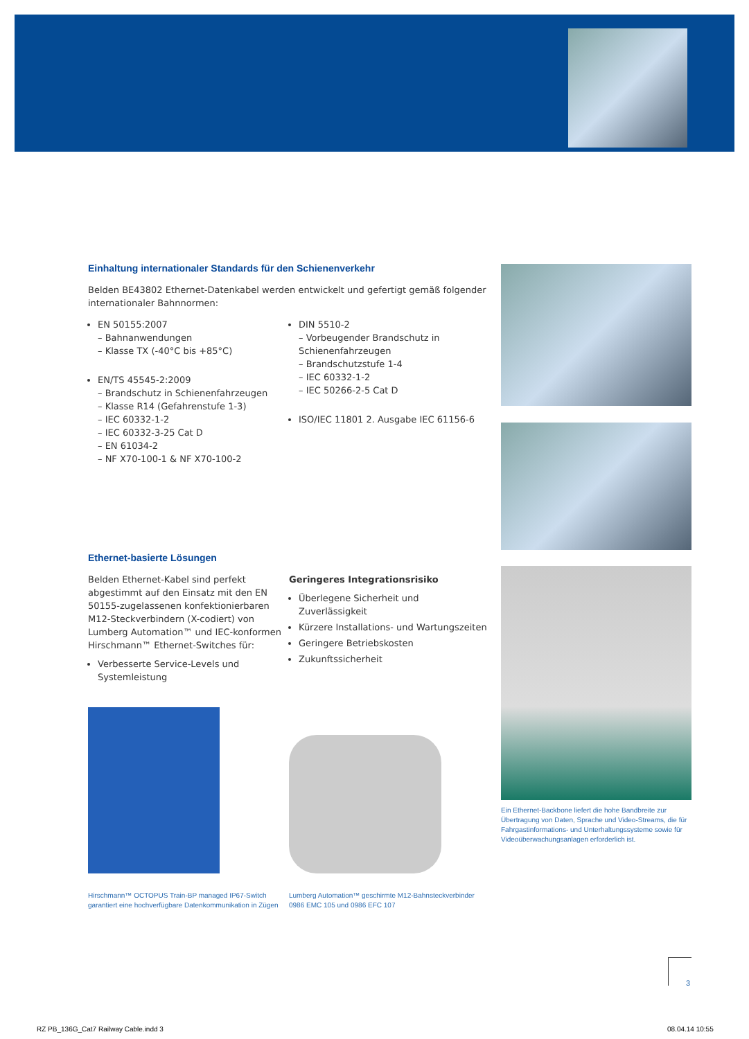Einhaltung internationaler Standards für den Schienenverkehr
Belden BE43802 Ethernet-Datenkabel werden entwickelt und gefertigt gemäß folgender internationaler Bahnnormen:
EN 50155:2007
– Bahnanwendungen
– Klasse TX (-40°C bis +85°C)
EN/TS 45545-2:2009
– Brandschutz in Schienenfahrzeugen
– Klasse R14 (Gefahrenstufe 1-3)
– IEC 60332-1-2
– IEC 60332-3-25 Cat D
– EN 61034-2
– NF X70-100-1 & NF X70-100-2
DIN 5510-2
– Vorbeugender Brandschutz in Schienenfahrzeugen
– Brandschutzstufe 1-4
– IEC 60332-1-2
– IEC 50266-2-5 Cat D
ISO/IEC 11801 2. Ausgabe IEC 61156-6
Ethernet-basierte Lösungen
Belden Ethernet-Kabel sind perfekt abgestimmt auf den Einsatz mit den EN 50155-zugelassenen konfektionierbaren M12-Steckverbindern (X-codiert) von Lumberg Automation™ und IEC-konformen Hirschmann™ Ethernet-Switches für:
Verbesserte Service-Levels und Systemleistung
Geringeres Integrationsrisiko
Überlegene Sicherheit und Zuverlässigkeit
Kürzere Installations- und Wartungszeiten
Geringere Betriebskosten
Zukunftssicherheit
Hirschmann™ OCTOPUS Train-BP managed IP67-Switch garantiert eine hochverfügbare Datenkommunikation in Zügen
Lumberg Automation™ geschirmte M12-Bahnsteckverbinder 0986 EMC 105 und 0986 EFC 107
Ein Ethernet-Backbone liefert die hohe Bandbreite zur Übertragung von Daten, Sprache und Video-Streams, die für Fahrgastinformations- und Unterhaltungssysteme sowie für Videoüberwachungsanlagen erforderlich ist.
3
RZ PB_136G_Cat7 Railway Cable.indd 3
08.04.14 10:55